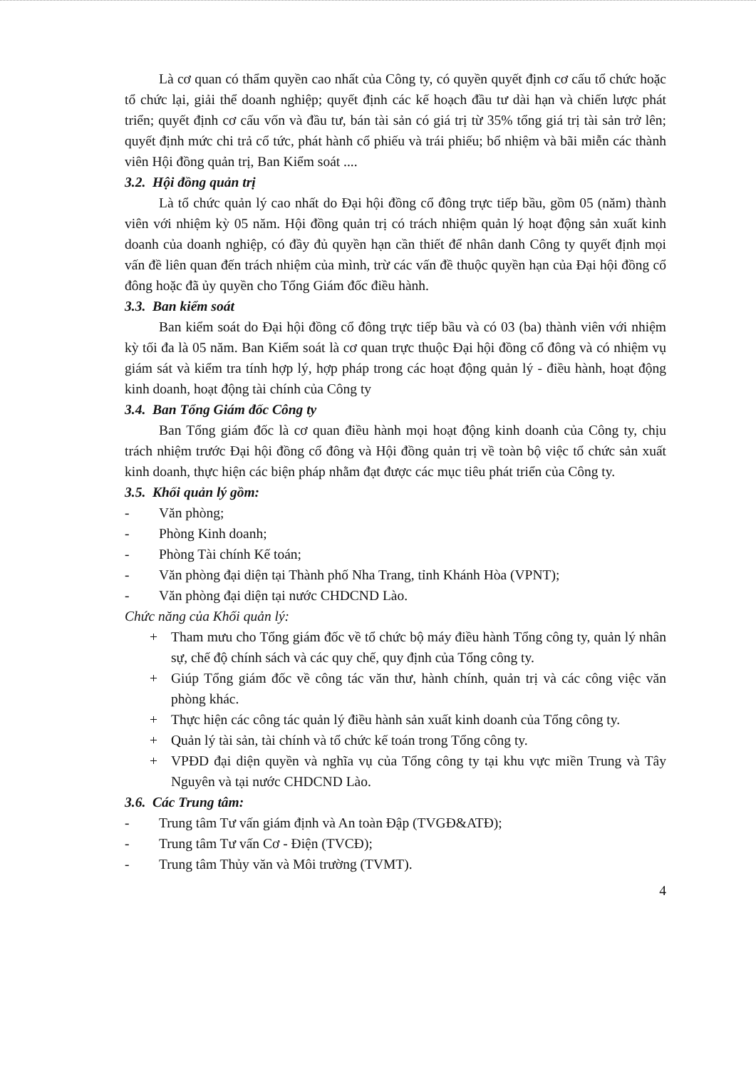Là cơ quan có thẩm quyền cao nhất của Công ty, có quyền quyết định cơ cấu tổ chức hoặc tổ chức lại, giải thể doanh nghiệp; quyết định các kế hoạch đầu tư dài hạn và chiến lược phát triển; quyết định cơ cấu vốn và đầu tư, bán tài sản có giá trị từ 35% tổng giá trị tài sản trở lên; quyết định mức chi trả cổ tức, phát hành cổ phiếu và trái phiếu; bổ nhiệm và bãi miễn các thành viên Hội đồng quản trị, Ban Kiểm soát ....
3.2. Hội đồng quản trị
Là tổ chức quản lý cao nhất do Đại hội đồng cổ đông trực tiếp bầu, gồm 05 (năm) thành viên với nhiệm kỳ 05 năm. Hội đồng quản trị có trách nhiệm quản lý hoạt động sản xuất kinh doanh của doanh nghiệp, có đầy đủ quyền hạn cần thiết để nhân danh Công ty quyết định mọi vấn đề liên quan đến trách nhiệm của mình, trừ các vấn đề thuộc quyền hạn của Đại hội đồng cổ đông hoặc đã ủy quyền cho Tổng Giám đốc điều hành.
3.3. Ban kiểm soát
Ban kiểm soát do Đại hội đồng cổ đông trực tiếp bầu và có 03 (ba) thành viên với nhiệm kỳ tối đa là 05 năm. Ban Kiểm soát là cơ quan trực thuộc Đại hội đồng cổ đông và có nhiệm vụ giám sát và kiểm tra tính hợp lý, hợp pháp trong các hoạt động quản lý - điều hành, hoạt động kinh doanh, hoạt động tài chính của Công ty
3.4. Ban Tổng Giám đốc Công ty
Ban Tổng giám đốc là cơ quan điều hành mọi hoạt động kinh doanh của Công ty, chịu trách nhiệm trước Đại hội đồng cổ đông và Hội đồng quản trị về toàn bộ việc tổ chức sản xuất kinh doanh, thực hiện các biện pháp nhằm đạt được các mục tiêu phát triển của Công ty.
3.5. Khối quản lý gồm:
- Văn phòng;
- Phòng Kinh doanh;
- Phòng Tài chính Kế toán;
- Văn phòng đại diện tại Thành phố Nha Trang, tỉnh Khánh Hòa (VPNT);
- Văn phòng đại diện tại nước CHDCND Lào.
Chức năng của Khối quản lý:
+ Tham mưu cho Tổng giám đốc về tổ chức bộ máy điều hành Tổng công ty, quản lý nhân sự, chế độ chính sách và các quy chế, quy định của Tổng công ty.
+ Giúp Tổng giám đốc về công tác văn thư, hành chính, quản trị và các công việc văn phòng khác.
+ Thực hiện các công tác quản lý điều hành sản xuất kinh doanh của Tổng công ty.
+ Quản lý tài sản, tài chính và tổ chức kế toán trong Tổng công ty.
+ VPĐD đại diện quyền và nghĩa vụ của Tổng công ty tại khu vực miền Trung và Tây Nguyên và tại nước CHDCND Lào.
3.6. Các Trung tâm:
- Trung tâm Tư vấn giám định và An toàn Đập (TVGĐ&ATĐ);
- Trung tâm Tư vấn Cơ - Điện (TVCĐ);
- Trung tâm Thủy văn và Môi trường (TVMT).
4